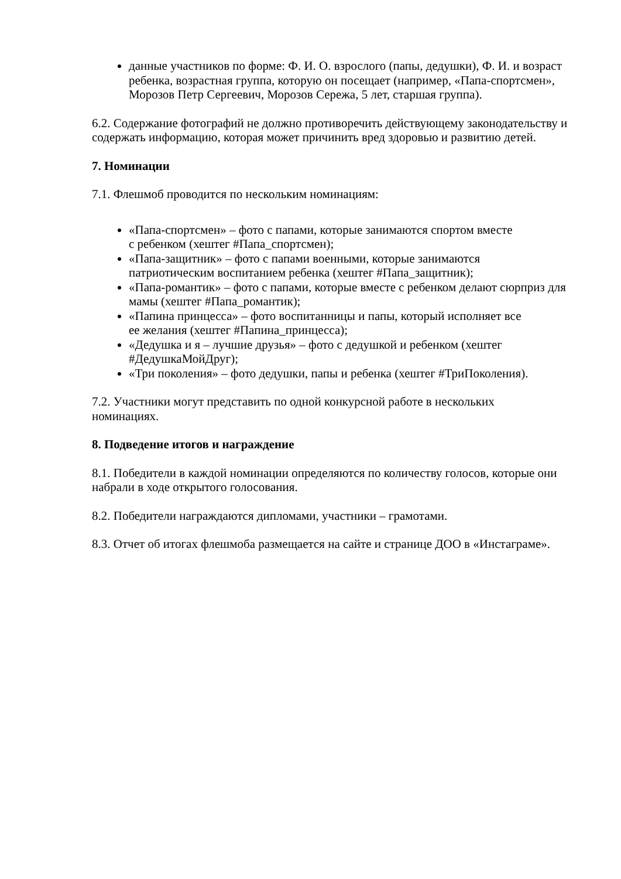данные участников по форме: Ф. И. О. взрослого (папы, дедушки), Ф. И. и возраст ребенка, возрастная группа, которую он посещает (например, «Папа-спортсмен», Морозов Петр Сергеевич, Морозов Сережа, 5 лет, старшая группа).
6.2. Содержание фотографий не должно противоречить действующему законодательству и содержать информацию, которая может причинить вред здоровью и развитию детей.
7. Номинации
7.1. Флешмоб проводится по нескольким номинациям:
«Папа-спортсмен» – фото с папами, которые занимаются спортом вместе
с ребенком (хештег #Папа_спортсмен);
«Папа-защитник» – фото с папами военными, которые занимаются
патриотическим воспитанием ребенка (хештег #Папа_защитник);
«Папа-романтик» – фото с папами, которые вместе с ребенком делают сюрприз для мамы (хештег #Папа_романтик);
«Папина принцесса» – фото воспитанницы и папы, который исполняет все
ее желания (хештег #Папина_принцесса);
«Дедушка и я – лучшие друзья» – фото с дедушкой и ребенком (хештег #ДедушкаМойДруг);
«Три поколения» – фото дедушки, папы и ребенка (хештег #ТриПоколения).
7.2. Участники могут представить по одной конкурсной работе в нескольких
номинациях.
8. Подведение итогов и награждение
8.1. Победители в каждой номинации определяются по количеству голосов, которые они набрали в ходе открытого голосования.
8.2. Победители награждаются дипломами, участники – грамотами.
8.3. Отчет об итогах флешмоба размещается на сайте и странице ДОО в «Инстаграме».